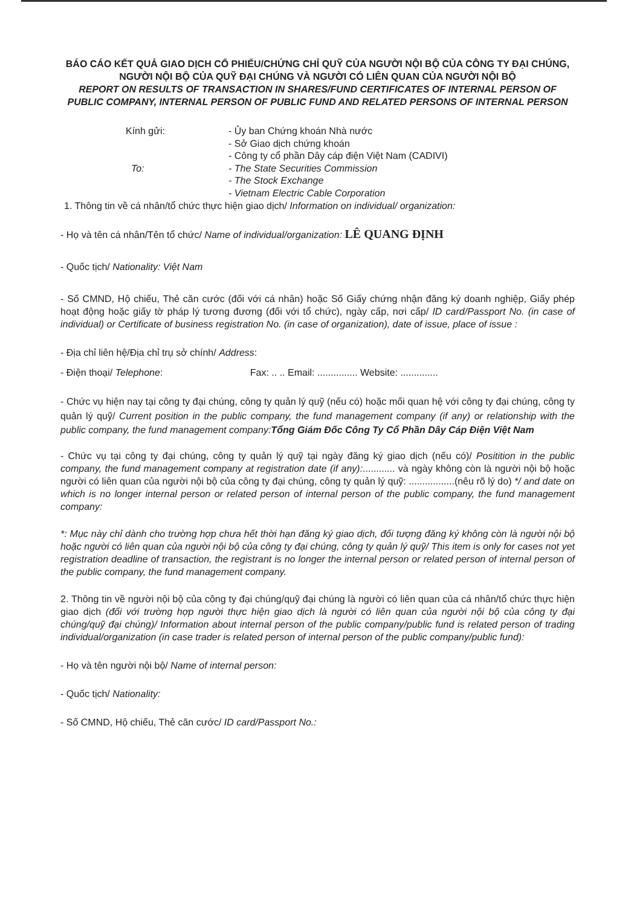BÁO CÁO KẾT QUẢ GIAO DỊCH CỔ PHIẾU/CHỨNG CHỈ QUỸ CỦA NGƯỜI NỘI BỘ CỦA CÔNG TY ĐẠI CHÚNG, NGƯỜI NỘI BỘ CỦA QUỸ ĐẠI CHÚNG VÀ NGƯỜI CÓ LIÊN QUAN CỦA NGƯỜI NỘI BỘ
REPORT ON RESULTS OF TRANSACTION IN SHARES/FUND CERTIFICATES OF INTERNAL PERSON OF PUBLIC COMPANY, INTERNAL PERSON OF PUBLIC FUND AND RELATED PERSONS OF INTERNAL PERSON
Kính gửi:
- Ủy ban Chứng khoán Nhà nước
- Sở Giao dịch chứng khoán
- Công ty cổ phần Dây cáp điện Việt Nam (CADIVI)
To:
- The State Securities Commission
- The Stock Exchange
- Vietnam Electric Cable Corporation
1. Thông tin về cá nhân/tổ chức thực hiện giao dịch/ Information on individual/ organization:
- Họ và tên cá nhân/Tên tổ chức/ Name of individual/organization: LÊ QUANG ĐỊNH
- Quốc tịch/ Nationality: Việt Nam
- Số CMND, Hộ chiếu, Thẻ căn cước (đối với cá nhân) hoặc Số Giấy chứng nhận đăng ký doanh nghiệp, Giấy phép hoạt động hoặc giấy tờ pháp lý tương đương (đối với tổ chức), ngày cấp, nơi cấp/ ID card/Passport No. (in case of individual) or Certificate of business registration No. (in case of organization), date of issue, place of issue :
- Địa chỉ liên hệ/Địa chỉ trụ sở chính/ Address:
- Điện thoại/ Telephone: Fax: .. .. Email: ............... Website: ..............
- Chức vụ hiện nay tại công ty đại chúng, công ty quản lý quỹ (nếu có) hoặc mối quan hệ với công ty đại chúng, công ty quản lý quỹ/ Current position in the public company, the fund management company (if any) or relationship with the public company, the fund management company:Tổng Giám Đốc Công Ty Cổ Phần Dây Cáp Điện Việt Nam
- Chức vụ tại công ty đại chúng, công ty quản lý quỹ tại ngày đăng ký giao dịch (nếu có)/ Positition in the public company, the fund management company at registration date (if any):............ và ngày không còn là người nội bộ hoặc người có liên quan của người nội bộ của công ty đại chúng, công ty quản lý quỹ: .................(nêu rõ lý do) */ and date on which is no longer internal person or related person of internal person of the public company, the fund management company:
*: Mục này chỉ dành cho trường hợp chưa hết thời hạn đăng ký giao dịch, đối tượng đăng ký không còn là người nội bộ hoặc người có liên quan của người nội bộ của công ty đại chúng, công ty quản lý quỹ/ This item is only for cases not yet registration deadline of transaction, the registrant is no longer the internal person or related person of internal person of the public company, the fund management company.
2. Thông tin về người nội bộ của công ty đại chúng/quỹ đại chúng là người có liên quan của cá nhân/tổ chức thực hiện giao dịch (đối với trường hợp người thực hiện giao dịch là người có liên quan của người nội bộ của công ty đại chúng/quỹ đại chúng)/ Information about internal person of the public company/public fund is related person of trading individual/organization (in case trader is related person of internal person of the public company/public fund):
- Họ và tên người nội bộ/ Name of internal person:
- Quốc tịch/ Nationality:
- Số CMND, Hộ chiếu, Thẻ căn cước/ ID card/Passport No.: